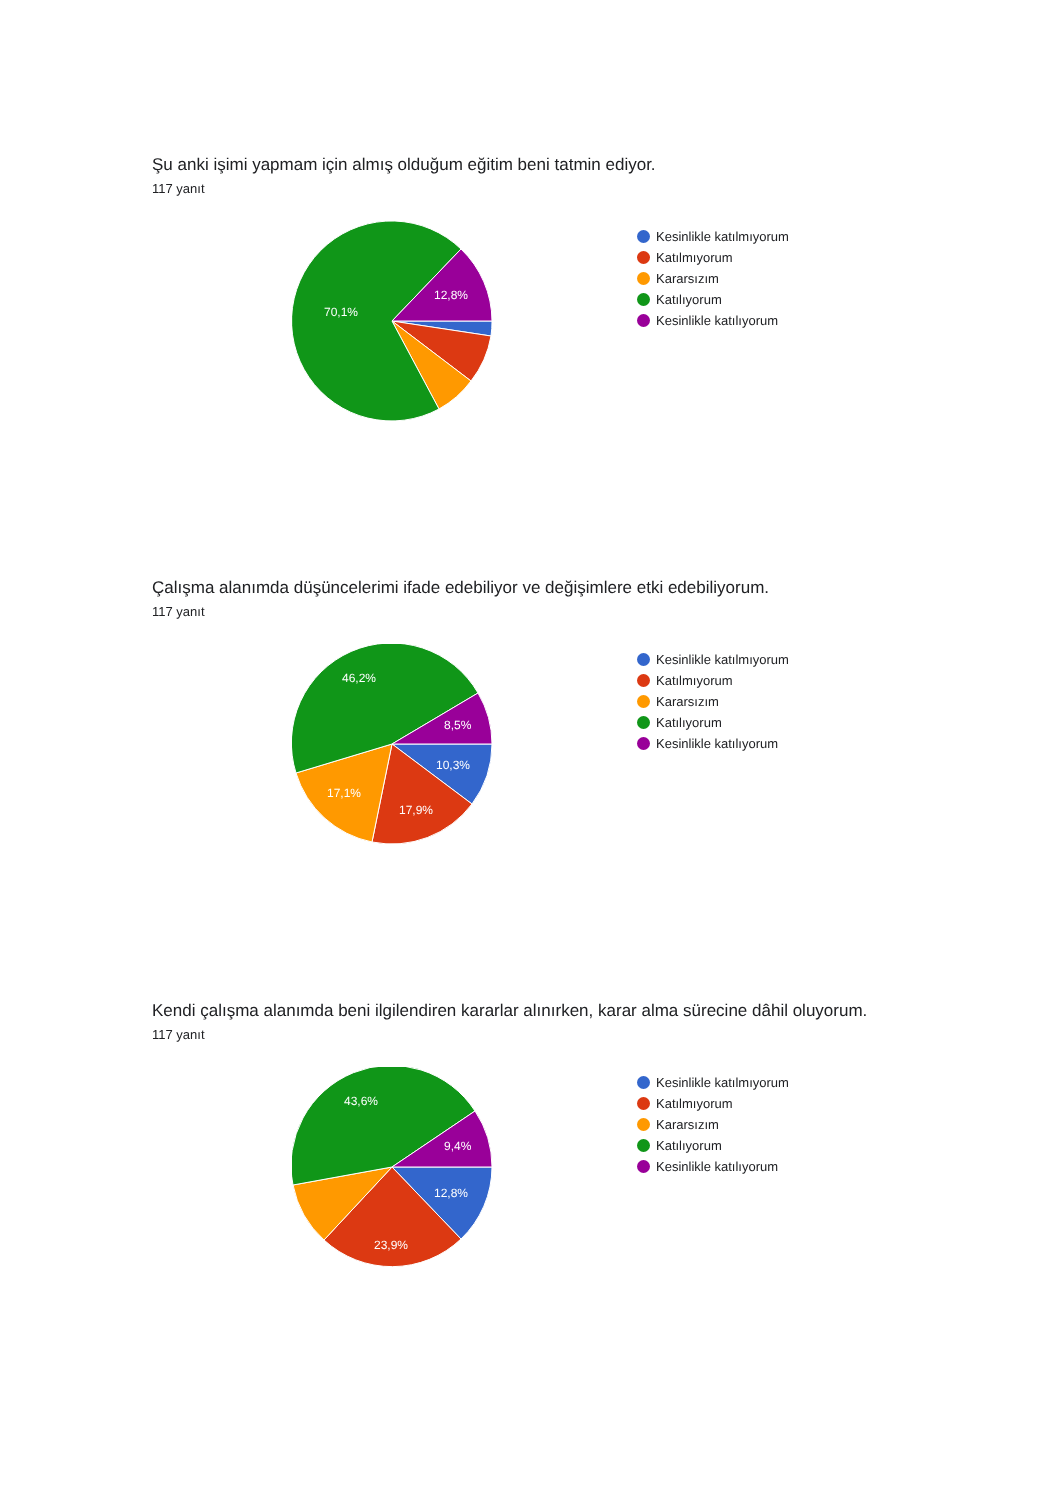Şu anki işimi yapmam için almış olduğum eğitim beni tatmin ediyor.
117 yanıt
70,1%
12,8%
Kesinlikle katılmıyorum
Katılmıyorum
Kararsızım
Katılıyorum
Kesinlikle katılıyorum
Çalışma alanımda düşüncelerimi ifade edebiliyor ve değişimlere etki edebiliyorum.
117 yanıt
46,2%
8,5%
10,3%
17,9%
17,1%
Kesinlikle katılmıyorum
Katılmıyorum
Kararsızım
Katılıyorum
Kesinlikle katılıyorum
Kendi çalışma alanımda beni ilgilendiren kararlar alınırken, karar alma sürecine dâhil oluyorum.
117 yanıt
43,6%
9,4%
12,8%
23,9%
Kesinlikle katılmıyorum
Katılmıyorum
Kararsızım
Katılıyorum
Kesinlikle katılıyorum